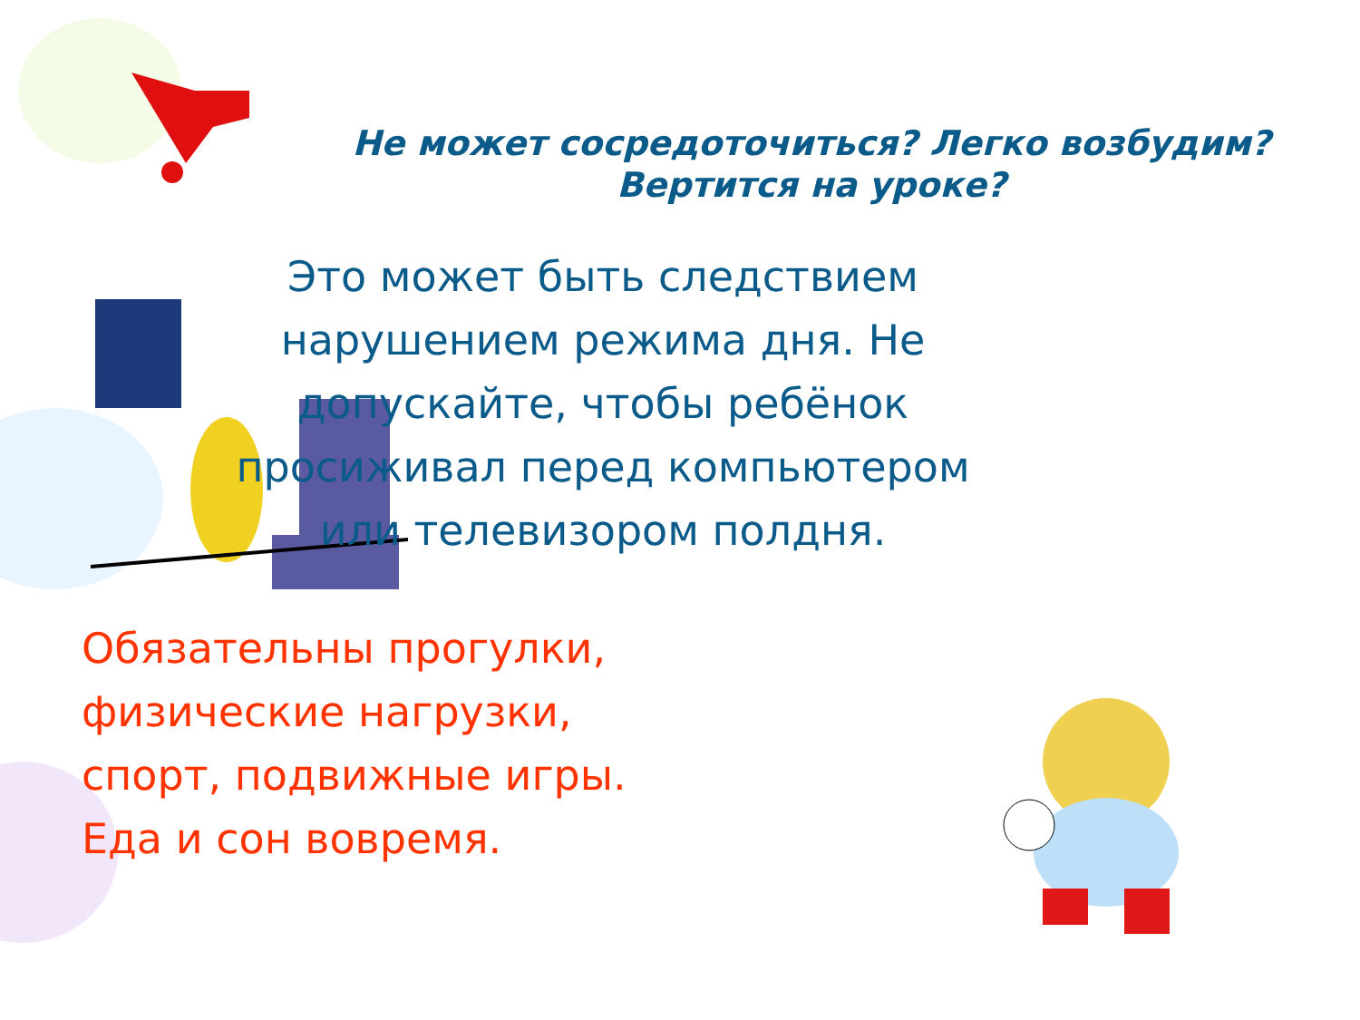Не может сосредоточиться? Легко возбудим?
Вертится на уроке?
Это может быть следствием
нарушением режима дня. Не
допускайте, чтобы ребёнок
просиживал перед компьютером
или телевизором полдня.
Обязательны прогулки,
физические нагрузки,
спорт, подвижные игры.
Еда и сон вовремя.